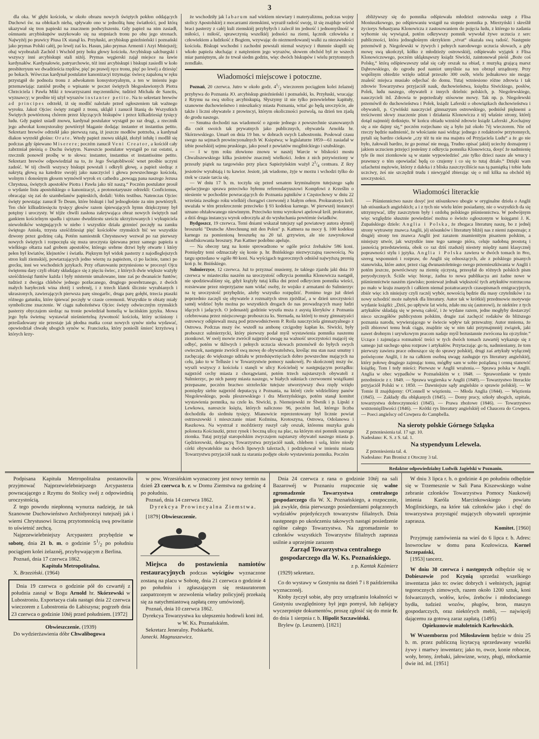3
dla oka. W głębi kościoła, w około obrazu nowych świętych pokłon oddających Duchowi św. na obłokach nieba, spływało ono w jednolitą łunę światłości, pod którą ukazywał się tron papieski na znacznem podwyższeniu. Gdy papież na nim zasiadł, ośmnastu arcybiskupów uszykowało się na stopniach tronu po obu jego stronach. Najwyżéj po prawicy Piusa IX stanął ks. Przyłuski, arcybiskup gnieźnieński i poznański jako prymas Polski całéj, po lewéj zaś ks. Hasun, jako prymas Armenii i Azyi Mniejszéj; obaj wyobrażali Zachód i Wschód przy boku głowy kościoła. Arcybiskup salcburgski i wszyscy inni arcybiskupi stali niżéj. Prymas węgierski zajął miejsce na ławie kardynałów. Kardynałowie, patryarchowie, téż inni arcybiskupi i biskupi zasiedli w koło presbiteryum we dwadzieścia rzędów, pięć po prawéj ręce tronu, pięć po lewéj a dziesięć po bokach. Wówczas kardynał postulator kanonizacyi trzymając świecę zapaloną w ręku przystąpił do podnoża tronu z adwokatem konsystoryalnym, a ten w imieniu jego przemawiając zaniósł prośbę o wpisanie w poczet świętych błogosławionych Piotra Chrzciciela i Pawła Miki z towarzyszami męczenników, tudzież Michała de Sanctis, wyznawcy; w prośbie téj użył wyrazów instanter petito. Na to sekretarz brewów ad principes odrzekł, iż się modlić należało przed ogłoszeniem tak ważnego wyroku. Jakoż Ojciec święty zstąpił z tronu, ukląkł i zanucił litanią do Wszystkich Świętych powtórzoną chórem przez klęczących biskupów i przez kilkadziesiąt tysięcy ludu. Gdy papież usiadł znowu, kardynał postulator wystąpił po raz drugi, a rzecznik jego adwokat konsystoralny powtórzył błaganie dodając instanter et instantius petito. Sekretarz brewów odrzekł jako pierwszą razą, iż jeszcze modłów potrzeba, a kardynał diakon wyrzekł głośno: Orate. Wtedy papież znowu ukląkł, złożył infułę i modlił się podczas gdy śpiewano Miserere; poczém zanucił Veni Creator, a kościół cały zabrzmiał pieśnią o Duchu świętym. Nareszcie postulator wystąpił po raz ostatni, a rzecznik ponowił prośbę w te słowa: instanter, instantius et instantissime petito. Sekretarz brewów odpowiedział na to, że Jego Świątobliwość wnet prośbie uczyni zadość. W téj chwili wszyscy biskupi powstali i odkryli głowę, a papież siedząc z nakrytą głową na katedrze swojéj jako nauczyciel i głowa powszechnego kościoła, wolnym i donośnym głosem wymówił wyrok ex cathedra „powagą pana naszego Jezusa Chrystusa, świętych apostołów Piotra i Pawła jako téż naszą.“ Poczém postulator prosił o wydanie listu apostolskiego o kanonizacyi, a protonotaryusze odrzekli: Conficiemus, obracając się zaś do szambelanów papieskich, dodali: Vobis testibus. Natenczas Ojciec święty powstając zanucił Te Deum, które biskupi i lud jednogłośnie za nim powtórzyli. Ten chór kilkudziesięciu tysięcy głosów razem śpiewających hymn dziękczynny był potężny i uroczysty. W téjże chwili zasłona zakrywająca obraz nowych świętych nad gankiem kościelnym spadła i ujrzano dwudziestu sześciu ukrzyżowanych i wykupiciela niewolników wstępujących w niebo i wszystkie działa grzmieć poczęły na zamku świętego Anioła, trzysta sześćdziesiąt pięć kościołów rzymskich bić we wszystkie dzwony przez godzinę całą. Potém namiestnik Chrystusowy wezwał po raz pierwszy nowych świętych i rozpoczęła się msza uroczysta śpiewana przez samego papieża u wielkiego ołtarza nad grobem apostołów, którego srebrne drzwi były otwarte i który pełen był kwiatów, klejnotów i światła. Pięknym był widok pasterzy z najodleglejszych stron kuli ziemskiéj, powtarzających jedno wierzę za papieżem, ci po łacinie, tamci po grecku, inni we wschodnich językach. Przy ofiarowaniu przyniesiono w procesyi Ojcu świętemu dary czyli obiaty składające się z pięciu świec, z których dwie większe ważyły sześćdziesiąt funtów każda i były misternie umalowane, inne zaś po dwanaście funtów; tudzież z dwojga chlebów jednego pozłacanego, drugiego posrebrzanego, z dwóch małych baryłeczek wina złotéj i srebrnéj, i z trzech klatek ślicznie wyrabianych i ukraszonych, zawierających pierwsza parę sinogarlic, druga parę gołębi, trzecia ptaszki różnego gatunku, które śpiewać poczęły w czasie ceremonii. Wszystkie te obiaty miały symboliczne znaczenie. W ciągu nabożeństwa Ojciec święty odwieczným rzymskich pasterzy obyczajem siedząc na tronie powiedział homelią w łacińskim języku. Mowa jego była świetną: wystawiał nieśmiertelną żywotność kościoła, który uciśniony i prześladowany nie przestaje jak płodna matka coraz nowych synów nieba wydawać, opowiedział chwałę ubogich synów w. Franciszka, który ponieśli śmierć krzyżową i których krzy-
że wschodziły jak labarum nad wiekiem niewiary i materyalizmu, podczas wojny stolicy Apostolskiéj z mocarzami ziemskimi, wyraził radość swoję, iż się znajduje wśród braci pasterzy z całéj kuli ziemskiéj przybyłych i zalecił im jedność i jednomyślność w miłości, i miłość, sprawczynią wszelkiéj jedności na ziemi, łącznik człowieka z człowiekiem a ludzkość z Bogiem, wzywając do niezmordowanéj walki za niezawisłości kościoła. Biskupi wschodni i zachodni powstali niemal wszyscy i tłumnie skupili się wkoło papieża słuchając z natężeniem jego wyrazów, słowem obchód był ze wszech miar pamiętnym, ale że trwał siedm godzin, więc dwóch biskupów i wielu przytomnych zemdlało.
Wiadomości miejscowe i potoczne.
Poznań, 20 czerwca. Jutro w około godz. 41/2 wieczorem pociągiem kolei żelaznéj przybywa do Poznania JO. arcybiskup gnieźnieński i poznański, ks. Przyłuski, wracając z Rzymu na swą stolicę arcybiskupią. Słyszymy iż nie tylko przewielebne kapituły, szanowne duchowieństwo i mieszkańcy miasta Poznania, witać go będą uroczyście, ale także i liczni obywatele z prowincyi, którym okoliczności pozwolą, na dzień ten zjadą do grodu naszego.
— Smutna dochodzi nas wiadomość o zgonie jednego z powszechnie szanowanych dla cnót swoich tak prywatnych jako publicznych, obywatela Arnolda hr. Skórzewskiego. Umarł on dnia 19 bm. w dobrach swych Lubostroniu. Posłował czasu swego na sejmach prowincyonalnych W. Księstwa; w legislaturze 1859—61 zasiadał w izbie poselskiéj sejmu pruskiego, jako poseł z powiatów mogilnickiego i szubskiego.
— I w tym roku złowiono znowu w naszéj Warcie w bliskości mostu Chwaliszewskiego kilka jesiotrów znacznéj wielkości. Jeden z nich przywieziony w przeszły piątek na targowisko przy placu Sapieżyńskim ważył 21/4 centnara. Z ikry jesiotrów wyrabiają i tu kawior. Jesiotr, jak wiadomo, żyje w morzu i wchodzi tylko do rzek w czasie tarcia się.
— W dniu 17 b. m. toczyła się przed senatem kryminalnym tutejszego sądu apelacyjnego sprawa przeciwko byłemu referendaryuszowi Kompfowi z Krześlin o niesienie w pochodzie powracających do Poznania pątników z Częstochowy w dniu 22 września zeszłego roku wielkiéj chorągwi czerwonéj z białym orłem. Prokuratorya król. uważała w tém przekroczenie przeciwko § 93 kodeksu karnego. W pierwszéj instancyi uznano obżałowanego niewinnym. Przeciwko temu wyrokowi apelował król. prokurator, a dziś druga instancya wyrok odroczyła aż do wysłuchania powtórnie świadków.
Bydgoszcz, 19 czerwca. Temi dniami wskazał tutejszy sąd powiatowy autora słynnéj broszurki "Deutsche Abrechnung mit den Polen" p. Kattnera na mocy §. 100 kodeksu karnego za pomienioną broszurkę na 20 tal. grzywien, ale nie zawyrokował skonfiskowania broszury. Pan Kattner podobno apeluje.
— Na obecny targ na konie sprowadzono w ogóle prócz źrebaków 586 koni. Pomiędzy temi odznaczały się konie p. hr. Bnińskiego niezwyczajną rasowością. Na targu sprzedano w ogóle 80 koni. Na wyścigach tegorocznych odniósł najwyższą premią koń p. hr. Bnińskiego.
Sulmierzyce, 12 czerwca. Już to przyznać musiemy, że takiego zjazdu jaki dnia 10 czerwca w miasteczku naszém na uroczystość odkrycia pomnika Klonowicza nastąpił, nie spodziewaliśmy się, gdyż krążyły tutaj kilka dni przed odkryciem pomnika wieści, rozsiewane przez nieprzyjazne nam widać osoby, że wojsko z armatami do Sulmierzyc na tę uroczystość przybędzie, ażeby wszystko rozpędzić. Pomimo tego już dzień poprzednio zaczęli się obywatele z rozmaitych stron zjeżdżać, a w dzień uroczystości saméj widzieć było można po wszystkich drogach do nas prowadzących masy ludzi idących i jadących. O jedenastéj godzinie wyszła msza z asystą kleryków z Poznania celebrowana przez miejscowego proboszcza ks. Sternada, na któréj to mszy gimnazyaści ostrowscy odśpiewali mszą pod przewodnictwem P. Roila nauczyciela gimnazyalnego z Ostrowa. Podczas mszy św. wszedł na ambonę czcigodny kapłan ks. Siwicki, były proboszcz sulmierzycki, który pierwszy podał myśl wystawienia pomnika naszemu ziomkowi. W swéj mowie zwrócił najprzód uwagę na ważność uroczystości mającéj się odbyć, potém w tkliwych i pełnych uczucia słowach przemówił do byłych swych owieczek, następnie zwrócił swą mowę do obywatelstwa, kreśląc mu stan nasz smutny i zachęcając do większego udziału w przedsięwzięciach dobro powszechne mających na celu, jako to w Tellusie i w Towarzystwie pomocy naukowéj. Po skończonéj mszy św. wyszli wszyscy z kościoła i stanęli w ulicy Kościelnéj w następującym porządku: najprzód cechy miasta z chorągwiami, potém trzech najstarszych obywateli z Sulmierzyc, po nich panny miasta naszego, w białych sukniach czerwonemi wstążkami przepasane, poczém bractwo strzeleckie tutejsze utworzywszy dwa rzędy wzięło pomiędzy siebie najprzód deputacyą z Poznania, na któréj czele widzieliśmy panów Niegolewskiego, posła pleszewskiego i dra Mierzyńskiego, potém stanął komitet wystawienia pomnika, na czele ks. Siwicki, p. Niemojewski ze Ślwnik i p. Lipski z Lewkowa, nareszcie księża, których naliczono 96, poczém lud, którego liczba dochodziła do siedmiu tysięcy. Mianowicie reprezentowany był licznie powiat ostrzeszowski i mieszczanie miast Koźmina, Krotoszyna, Ostrowa, Odolanowa i Raszkowa. Na wystrzał z moździerzy ruszył cały orszak, któremu muzyka grała polonezа Kościuszki, przez rynek i boczną ulicę na plac, na którym stoi pomnik naszego ziomka. Tutaj przyjął staropolskim zwyczajem najstarszy obywatel naszego miasta p. Gędziorowski, delegacyą Towarzystwa przyjaciół nauk, chlebem i solą, które niosły córki obywatelskie na dwóch lipowych talerzach, i podziękował w imieniu miasta Towarzystwu przyjaciół nauk za starania podjęte około wystawienia pomnika. Poczém
zbliżywszy się do pomnika odśpiewała młodzież ostrowska ustęp z Flisa Moniuszkowego, po odśpiewaniu wstąpił na stopnie pomnika p. Mierzyński i skreślił życiorys Sebastyana Klonowicza z zastosowaniem do pojęcia ludu, z którego to zadania wybornie się wywiązał, potém odkrywszy pomnik wywołał żywe uczucia z serc publiczności, która jednogłośnym okrzykiem „vivat“ okazała swą radość. Następnie przemówił p. Niegolewski w żywych i pełnych narodowego uczucia słowach, a gdy mowę swą ukończył, kółko z młodzieży ostrowskiéj, odśpiewało wyjątek z Flisa Klonowiczowego, poczém ukląknąwszy ksiądz Siwicki, zaintonował pieśń „Boże coś Polskę,“ którą odśpiewawszy udał się cały orszak na obiad, z muzyką grającą marsz Dąbrowskiego, do ogrodu pod namiot umyślnie na ten obrzęd urządzony. Przy wspólnym obiedzie wzięło udział przeszło 300 osób, wielu jednakowo nie mogąc znaleść miejsca musiało odjechać do domu. Tutaj wzniesiono różne zdrowia i tak zdrowie Towarzystwa przyjaciół nauk, duchowieństwa, księdza Siwickiego, posłów, Polek, ludu naszego, obywateli z innych dzielnic polskich, p. Niegolewskiego, nauczycieli itd. Zdrowia te poprzedzały stósowne mowy. Tak np. p. Niegolewski przemówił do duchowieństwa i Polek, ksiądz Laferski o obowiązkach duchowieństwa i obywateli, p. Cywiński nauczyciel gimnazyum ostrowskiego, podniósł pięknemi a treściwemi słowy znaczenie pism i działania Klonowicza z téj właśnie strony, któréj dotąd najmniéj dotknięto. W końcu obiadu wzniósł zdrowie ksiądz Laferski „Kochajmy się a nie dajmy się,“ poczém rozjechano się a było już około 7éj wieczorem. Nie od rzeczy będzie nadmienić, że włościanie nasi widząc jednego z redaktorów przytomnych, pytali się bardzo ciekawie „czy téż tu nie ma majstra od Przyjaciela Ludu“ a że go nie było, żałowali bardzo, że go poznać nie mogą. Trudno opisać jakiéj uciechy doznajemy i jakiem uczuciem przejęci jesteśmy z odkrycia pomnika Klonowicza, dosyć że nadmienię tyle ile moi ziomkowie są w stanie wypowiedzieć „nie tylko dzieci nasze ale wnucy i prawnucy o tém opowiadać będą co czujemy i co się to tutaj działo.“ Dzięki wam szlachetni mężowie, którzy z daleka i z bliska zaszczyciliście nas tą pamiątką i tobie ludu uczciwy, żeś nie szczędził trudu i niewygód zbierając się o mil kilka na obchód téj uroczystości.
Wiadomości literackie
— Piśmiennictwo nasze dosyć jest stósunkowo ubogie w oryginalne dzieła o Anglii lub stósunkach angielskich; a i z tych nie wielu które posiadamy, nie o wszystkich da się utrzymywać, iżby zaszczytem były i ozdobą polskiego piśmiennictwa. W podwójnym więc względzie słusznie powiedzieć można o świeżo ogłoszonym w księgarni J. K. Żupańskiego dziele: Anglia i Polska, że zbogaca literaturę naszę, bo z jednéj strony wytrawny znawca Anglii, jéj stósunków i literatury bliżéj nas z niemi zapoznaje; z drugiéj strony ten znawca Anglii jest zarazem znamienitym pisarzem polskim, a niniejszy utwór, jak wszystkie inne tego samego pióra, celuje nadobną prostotą i jasnością przedstawienia, obok co raz dziś rzadszéj niestety między nami klasycznéj poprawności stylu i języka. Anglia i Polska zawiera w dwóch tomach in 8vo, szereg wspomnień i rozpraw, do Anglii się odnoszących, ale z polskiego pisanych stanowiska, które autor, przez ciąg dwunastoletniego swego przemieszkiwania w Anglii i potém jeszcze, powróciwszy na ziemię ojczystą, przesyłał do różnych polskich pism peryodycznych. Ściśle więc biorąc, żadna to nowa publikacya ani żadne nowe w piśmiennictwie naszém zjawisko; ponieważ jednak większość tych artykułów rozrzucona po mało w kraju znanych i całkiem niemal pozatracanych czasopismach emigracyjnych, zbiór więc ich niniejszy czyli raczéj wybór, nowością będzie dla masy czytelników i za nowy uchodzić może nabytek dla literatury. Autor tak w krótkiéj przedmowie motywuje wydanie książki: „Dziś, po upływie lat wielu, zdało mu się (autorowi), że niektóre z tych artykułów składają się w pewną całość, i że wydane razem, jedne mogłyby dostarczyć nieco szczegółów publicystom polskim, drugie zaś zachęcić rodaków do bliższego poznania narodu, wywierającego w świecie wpływ tak przeważny. Autor mniema, że jeśli zbiorowi temu brak ciągu, znajdzie się w nim taki przymajmniéj związek, jaki nawet drobnym i urywkowym pracom nadaje myśl bezustannie zwrócona ku ojczyźnie.“ Uczące i zajmująca rozmaitość treści w tych dwóch tomach zawartéj wykazuje się z samego już suchego spisu rozpraw i artykułów. Przytaczając go tu, nadmieniamy, że tom pierwszy zawiera prace odnoszące się do sprawy polskiéj, drugi zaś artykuły wyłącznéj poświęcone Anglii, i że na całkiem osobną uwagę zasługuje rys literatury angielskiéj, który połowę drugiego zajmując tomu, mógłby sam w sobie pożądaną i cenną stanowić książkę. Tom I tedy mieści: Pierwsze w Anglii wrażenia.— Sprawa polska w Anglii. Anglia w obec wypadków w Poznańskiém w r. 1848. — Sprawozdanie w tymże przedmiocie z r. 1849. — Sprawa węgierska w Anglii (1849).— Towarzystwo literackie przyjaciół Polski w r. 1850. — Dawniejsze sądy angielskie o sprawie polskiéj. — W Tomie II znajdujemy: O'Connell w więzieniu. — Młoda Anglia (1844). — Więzienia (1845). — Zakłady dla obłąkanych (1845). — Domy pracy, szkoły ubogich, szpitale, towarzystwa dobroczynności (1845). — Prawa zbożowe (1846). — Towarzystwo wstrzemięźliwości (1846). — Krótki rys literatury angielskiéj od Chaucera do Cowpera. — Poeci angielscy od Cowpera do Campbella.
Na sieroty polskie Górnego Szląska
Z przeniesienia tal. 17 sgr. 10.
Nadesłano: K. S. z S. tal. 1.
Na stypendyum Lelewela.
Z przeniesienia tal. 4.
Nadesłano: Pan Bronisz z Otoczny 3 tal.
Redaktor odpowiedzialny Ludwik Jagielski w Poznaniu.
Podpisana Kapituła Metropolitalna postanowiła przyjmować Najprzewielebniejszego Arcypasterza powracającego z Rzymu do Stolicy swéj z odpowiednią uroczystością.
Z tego powodu niepłonną wynurza nadzieję, że tak Szanowne Duchowieństwo Archidyecezyi tutejszéj jak i wierni Chrystusowi liczną przytomnością swą powitanie to uświetnić zechcą.
Najprzewielebniejszy Arcypasterz przybędzie w sobotę, dnia 21 b. m. o godzinie 51/2 po południu pociągiem kolei żelaznéj, przybywającym z Berlina.
Poznań, dnia 17 czerwca 1862.
Kapituła Metropolitalna.
X. Brzeziński. (1964)
Dnia 19 czerwca o godzinie pół do czwartéj z południa zasnął w Bogu Arnold hr. Skórzewski w Lubostroniu. Exportacya ciała nastąpi dnia 22 czerwca wieczorem z Lubostronia do Łabiszyna; pogrzeb dnia 23 czerwca o godzinie 10téj przed południem. [1972]
Obwieszczenie. (1939)
Do wydzierżawienia dóbr Chwalibogowa
w pow. Wrzesińskim wyznaczony jest nowy termin na dzień 23 czerwca b. r. w Domu Ziemstwa na godzinę 4 po południu.
Poznań, dnia 14 czerwca 1862.
Dyrekcya Prowincyalna Ziemstwa.
[1879] Obwieszczenie.
Miejsca do postawienia namiotów restauracyjnych podczas wyścigów wyznaczone zostaną na placu w Sobotę, dnia 21 czerwca o godzinie 4 po południu i zgłaszającym się restauratorom zaopatrzonym w zezwolenia władzy policyjnéj przekażą się za natychmiastową zapłatą ceny umówionéj.
Poznań, dnia 10 czerwca 1862.
Dyrekcya Towarzystwa ku ulepszeniu hodowli koni itd. w W. Ks. Poznańskiém.
Sekretarz Jeneralny. Podskarbi.
Janecki. Magnuszewicz.
Dnia 24 czerwca z rana o godzinie 10téj na sali Bazarowéj w Poznaniu rozpocznie się walne zgromadzenie Towarzystwa centralnego gospodarczego dla W. X. Poznańskiego, a rozpocznie, jak zwykle, dnia pierwszego posiedzeniami połączonych wydziałów pojedyńczych towarzystw filialnych. Dnia następnego po ukończeniu takowych nastąpi posiedzenie ogólne całego Towarzystwa. Na zgromadzenie to członków wszystkich Towarzystw filialnych zaprasza usilnie a uprzejmie zarazem
Zarząd Towarzystwa centralnego gospodarczego dla W. Ks. Poznańskiego.
z p. Kantak Kaźmierz
(1929) sekretarz.
Co do wystawy w Gostyniu na dzień 7 i 8 października wyznaczonéj.
Ktoby życzył sobie, aby przy urządzaniu lokalności w Gostyniu uwzględniony był jego pomysł, lub żądający wyczerpnięte dokumentów, proszę zgłosić się do mnie fr. do dnia 1 sierpnia r. b. Hipolit Szczawiński.
Brylew (p. Lesznem). [1821]
W dniu 3 lipca r. b. o godzinie 4 po południu odbędzie się w Trzemesznie w Sali Pana Kiszewskiego walne zebranie członków Towarzystwa Pomocy Naukowéj imienia Karóla Marcinkowskiego powiatu Mogilnickiego, na które tak członków jako i chęć do towarzystwa przystąpić mających obywateli uprzejmie zaprasza.
Komitet. [1960]
Przyjmuję zamówienia na wieś do 6 lipca r. b. Adres: Inowrocław w domu pana Kozłowicza. Kornel Szczepański,
[1953] tancerz.
W dniu 30 czerwca i następnych odbędzie się w Dobieszewie pod Kcynią sprzedaż wszelkiego inwentarza jako to: owiec dobrych i wełnistych, jagniąt tegorocznych zimowych, razem około 1200 sztuk, koni folwarcznych, wołów, krów, źrebców i młodocianego bydła, tudzież wozów, pługów, bron, maszyn gospodarczych, oraz niektórych mebli, — najwięcéj dającemu za gotową zaraz zapłatą. (1495)
Opiekunowie małoletnich Karłowskich.
W Wszemborzu pod Miłosławiem będzie w dniu 25 b. m. przez publiczną licytacyą sprzedawany wszelki żywy i martwy inwentarz; jako to, owce, konie robocze, woły, brony, źrebaki, jałowizne, wozy, pługi, młockarnie dwie itd. itd. [1951]